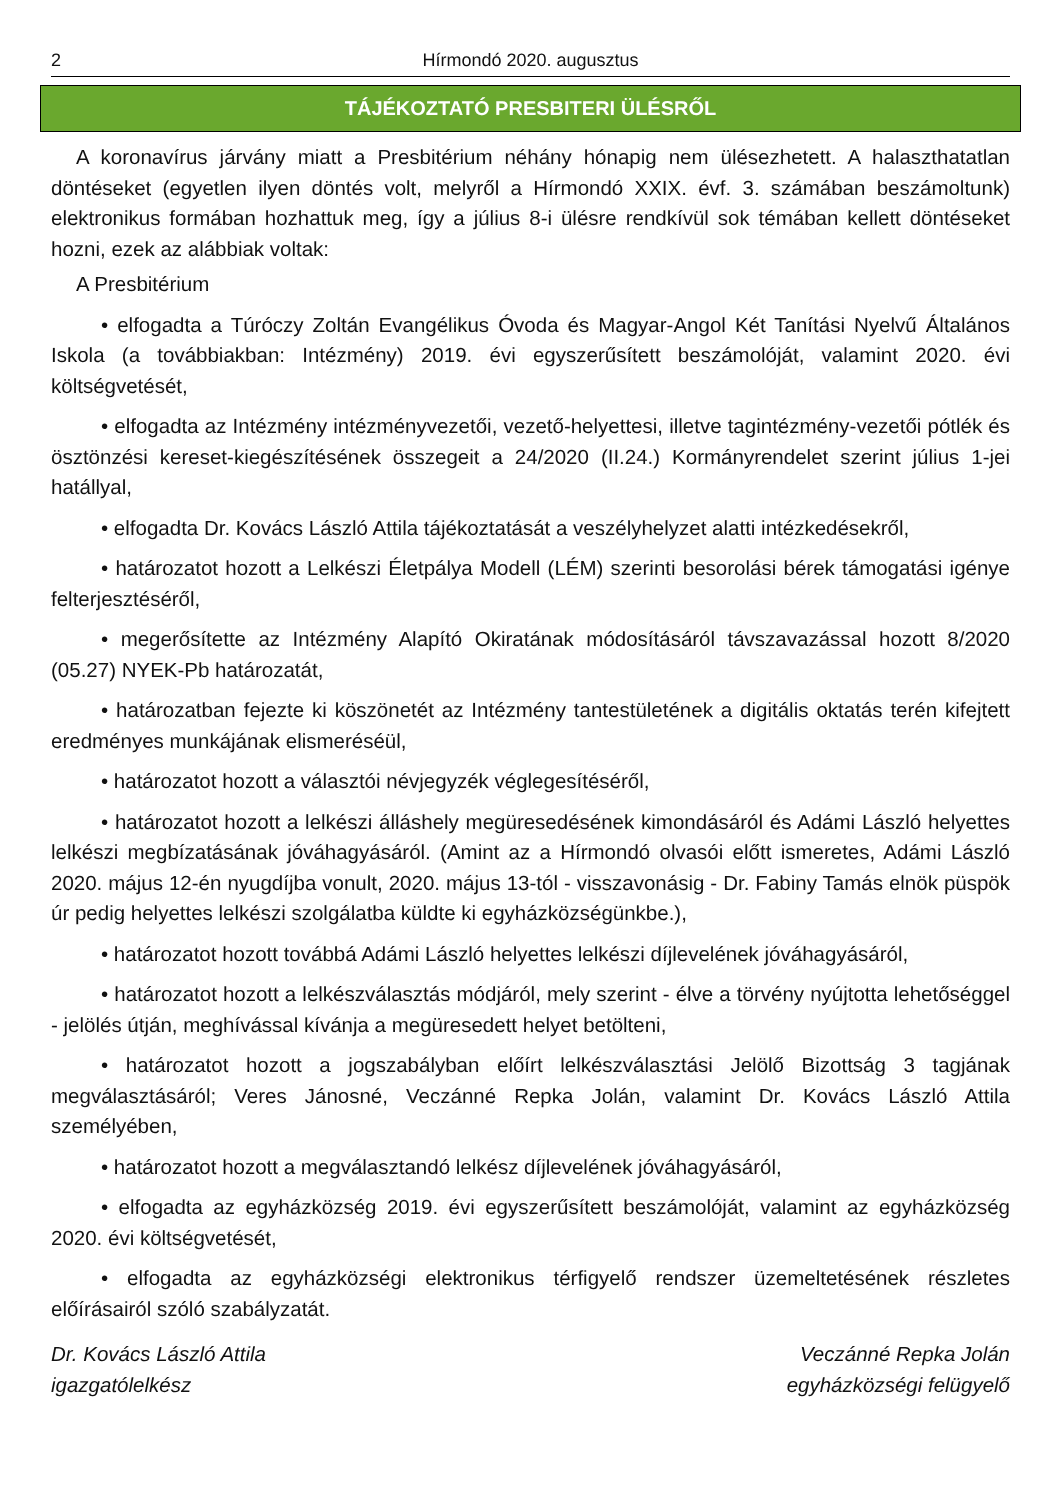2 Hírmondó 2020. augusztus
TÁJÉKOZTATÓ PRESBITERI ÜLÉSRŐL
A koronavírus járvány miatt a Presbitérium néhány hónapig nem ülésezhetett. A halaszthatatlan döntéseket (egyetlen ilyen döntés volt, melyről a Hírmondó XXIX. évf. 3. számában beszámoltunk) elektronikus formában hozhattuk meg, így a július 8-i ülésre rendkívül sok témában kellett döntéseket hozni, ezek az alábbiak voltak:
A Presbitérium
• elfogadta a Túróczy Zoltán Evangélikus Óvoda és Magyar-Angol Két Tanítási Nyelvű Általános Iskola (a továbbiakban: Intézmény) 2019. évi egyszerűsített beszámolóját, valamint 2020. évi költségvetését,
• elfogadta az Intézmény intézményvezetői, vezető-helyettesi, illetve tagintézmény-vezetői pótlék és ösztönzési kereset-kiegészítésének összegeit a 24/2020 (II.24.) Kormányrendelet szerint július 1-jei hatállyal,
• elfogadta Dr. Kovács László Attila tájékoztatását a veszélyhelyzet alatti intézkedésekről,
• határozatot hozott a Lelkészi Életpálya Modell (LÉM) szerinti besorolási bérek támogatási igénye felterjesztéséről,
• megerősítette az Intézmény Alapító Okiratának módosításáról távszavazással hozott 8/2020 (05.27) NYEK-Pb határozatát,
• határozatban fejezte ki köszönetét az Intézmény tantestületének a digitális oktatás terén kifejtett eredményes munkájának elismeréséül,
• határozatot hozott a választói névjegyzék véglegesítéséről,
• határozatot hozott a lelkészi álláshely megüresedésének kimondásáról és Adámi László helyettes lelkészi megbízatásának jóváhagyásáról. (Amint az a Hírmondó olvasói előtt ismeretes, Adámi László 2020. május 12-én nyugdíjba vonult, 2020. május 13-tól - visszavonásig - Dr. Fabiny Tamás elnök püspök úr pedig helyettes lelkészi szolgálatba küldte ki egyházközségünkbe.),
• határozatot hozott továbbá Adámi László helyettes lelkészi díjlevelének jóváhagyásáról,
• határozatot hozott a lelkészválasztás módjáról, mely szerint - élve a törvény nyújtotta lehetőséggel - jelölés útján, meghívással kívánja a megüresedett helyet betölteni,
• határozatot hozott a jogszabályban előírt lelkészválasztási Jelölő Bizottság 3 tagjának megválasztásáról; Veres Jánosné, Veczánné Repka Jolán, valamint Dr. Kovács László Attila személyében,
• határozatot hozott a megválasztandó lelkész díjlevelének jóváhagyásáról,
• elfogadta az egyházközség 2019. évi egyszerűsített beszámolóját, valamint az egyházközség 2020. évi költségvetését,
• elfogadta az egyházközségi elektronikus térfigyelő rendszer üzemeltetésének részletes előírásairól szóló szabályzatát.
Dr. Kovács László Attila
igazgatólelkész
Veczánné Repka Jolán
egyházközségi felügyelő